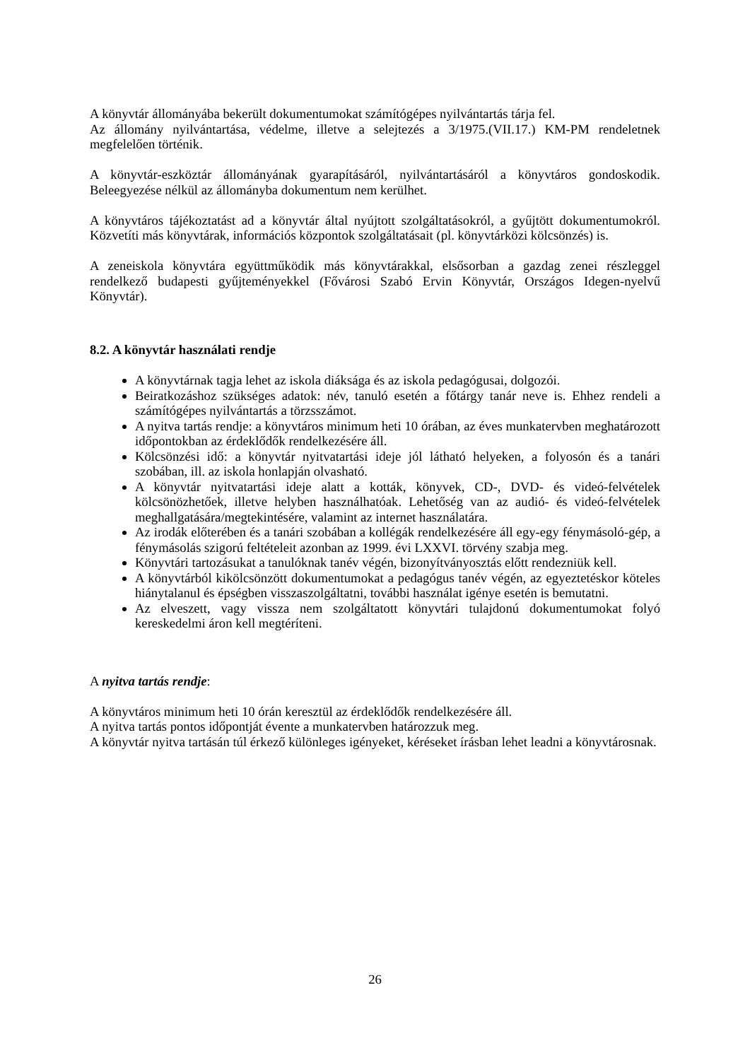A könyvtár állományába bekerült dokumentumokat számítógépes nyilvántartás tárja fel.
Az állomány nyilvántartása, védelme, illetve a selejtezés a 3/1975.(VII.17.) KM-PM rendeletnek megfelelően történik.
A könyvtár-eszköztár állományának gyarapításáról, nyilvántartásáról a könyvtáros gondoskodik. Beleegyezése nélkül az állományba dokumentum nem kerülhet.
A könyvtáros tájékoztatást ad a könyvtár által nyújtott szolgáltatásokról, a gyűjtött dokumentumokról. Közvetíti más könyvtárak, információs központok szolgáltatásait (pl. könyvtárközi kölcsönzés) is.
A zeneiskola könyvtára együttműködik más könyvtárakkal, elsősorban a gazdag zenei részleggel rendelkező budapesti gyűjteményekkel (Fővárosi Szabó Ervin Könyvtár, Országos Idegen-nyelvű Könyvtár).
8.2. A könyvtár használati rendje
A könyvtárnak tagja lehet az iskola diáksága és az iskola pedagógusai, dolgozói.
Beiratkozáshoz szükséges adatok: név, tanuló esetén a főtárgy tanár neve is. Ehhez rendeli a számítógépes nyilvántartás a törzsszámot.
A nyitva tartás rendje: a könyvtáros minimum heti 10 órában, az éves munkatervben meghatározott időpontokban az érdeklődők rendelkezésére áll.
Kölcsönzési idő: a könyvtár nyitvatartási ideje jól látható helyeken, a folyosón és a tanári szobában, ill. az iskola honlapján olvasható.
A könyvtár nyitvatartási ideje alatt a kották, könyvek, CD-, DVD- és videó-felvételek kölcsönözhetőek, illetve helyben használhatóak. Lehetőség van az audió- és videó-felvételek meghallgatására/megtekintésére, valamint az internet használatára.
Az irodák előterében és a tanári szobában a kollégák rendelkezésére áll egy-egy fénymásoló-gép, a fénymásolás szigorú feltételeit azonban az 1999. évi LXXVI. törvény szabja meg.
Könyvtári tartozásukat a tanulóknak tanév végén, bizonyítványosztás előtt rendezniük kell.
A könyvtárból kikölcsönzött dokumentumokat a pedagógus tanév végén, az egyeztetéskor köteles hiánytalanul és épségben visszaszolgáltatni, további használat igénye esetén is bemutatni.
Az elveszett, vagy vissza nem szolgáltatott könyvtári tulajdonú dokumentumokat folyó kereskedelmi áron kell megtéríteni.
A nyitva tartás rendje:
A könyvtáros minimum heti 10 órán keresztül az érdeklődők rendelkezésére áll.
A nyitva tartás pontos időpontját évente a munkatervben határozzuk meg.
A könyvtár nyitva tartásán túl érkező különleges igényeket, kéréseket írásban lehet leadni a könyvtárosnak.
26